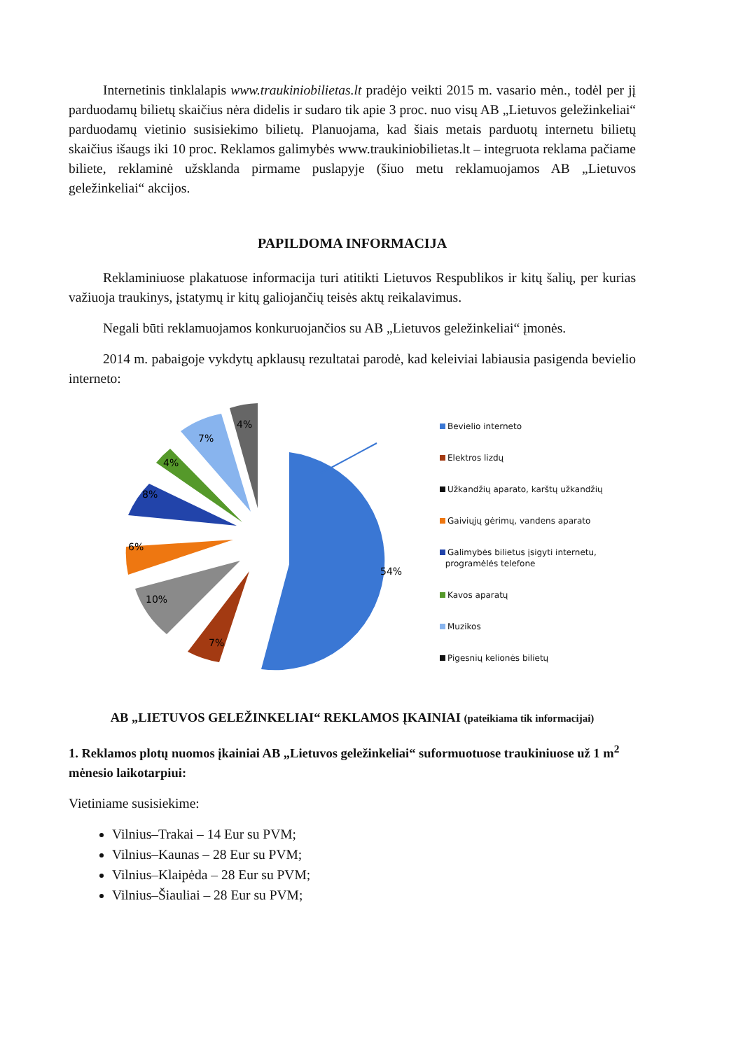Internetinis tinklalapis www.traukiniobilietas.lt pradėjo veikti 2015 m. vasario mėn., todėl per jį parduodamų bilietų skaičius nėra didelis ir sudaro tik apie 3 proc. nuo visų AB „Lietuvos geležinkeliai“ parduodamų vietinio susisiekimo bilietų. Planuojama, kad šiais metais parduotų internetu bilietų skaičius išaugs iki 10 proc. Reklamos galimybės www.traukiniobilietas.lt – integruota reklama pačiame biliete, reklaminė užsklanda pirmame puslapyje (šiuo metu reklamuojamos AB „Lietuvos geležinkeliai“ akcijos.
PAPILDOMA INFORMACIJA
Reklaminiuose plakatuose informacija turi atitikti Lietuvos Respublikos ir kitų šalių, per kurias važiuoja traukinys, įstatymų ir kitų galiojančių teisės aktų reikalavimus.
Negali būti reklamuojamos konkuruojančios su AB „Lietuvos geležinkeliai“ įmonės.
2014 m. pabaigoje vykdytų apklausų rezultatai parodė, kad keleiviai labiausia pasigenda bevielio interneto:
54%
7%
10%
6%
8%
4%
7%
4%
Bevielio interneto
Elektros lizdų
Užkandžių aparato, karštų užkandžių
Gaiviųjų gėrimų, vandens aparato
Galimybės bilietus įsigyti internetu,
programėlės telefone
Kavos aparatų
Muzikos
Pigesnių kelionės bilietų
AB „LIETUVOS GELEŽINKELIAI“ REKLAMOS ĮKAINIAI (pateikiama tik informacijai)
1. Reklamos plotų nuomos įkainiai AB „Lietuvos geležinkeliai“ suformuotuose traukiniuose už 1 m<sup>2</sup> mėnesio laikotarpiui:
Vietiniame susisiekime:
Vilnius–Trakai – 14 Eur su PVM;
Vilnius–Kaunas – 28 Eur su PVM;
Vilnius–Klaipėda – 28 Eur su PVM;
Vilnius–Šiauliai – 28 Eur su PVM;